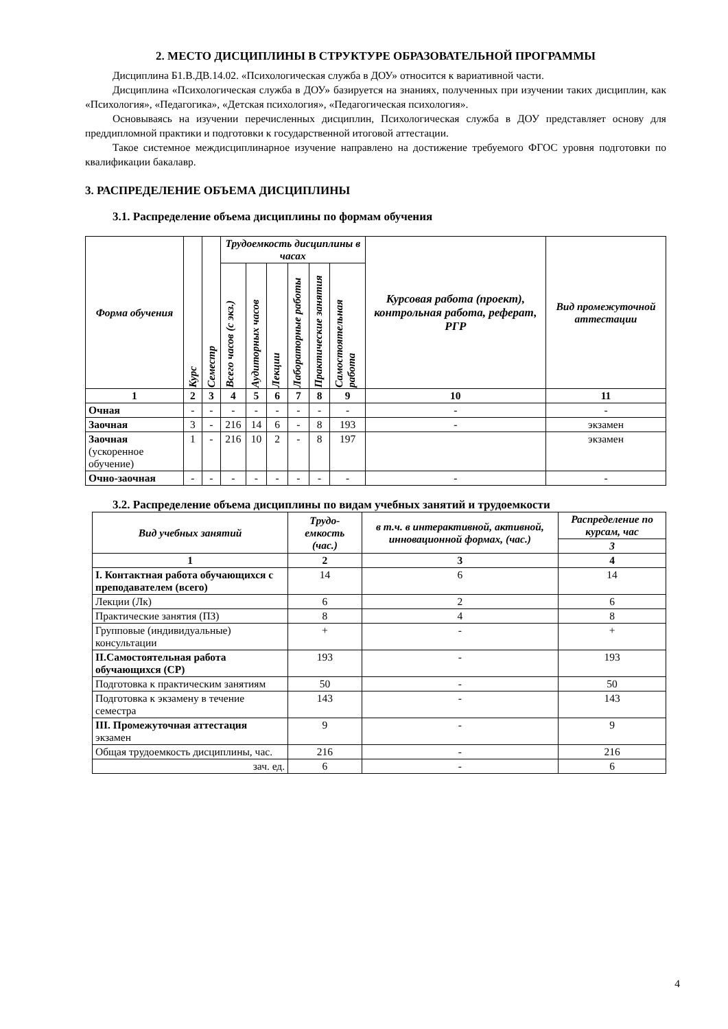2. МЕСТО ДИСЦИПЛИНЫ В СТРУКТУРЕ ОБРАЗОВАТЕЛЬНОЙ ПРОГРАММЫ
Дисциплина Б1.В.ДВ.14.02. «Психологическая служба в ДОУ» относится к вариативной части.
Дисциплина «Психологическая служба в ДОУ» базируется на знаниях, полученных при изучении таких дисциплин, как «Психология», «Педагогика», «Детская психология», «Педагогическая психология».
Основываясь на изучении перечисленных дисциплин, Психологическая служба в ДОУ представляет основу для преддипломной практики и подготовки к государственной итоговой аттестации.
Такое системное междисциплинарное изучение направлено на достижение требуемого ФГОС уровня подготовки по квалификации бакалавр.
3. РАСПРЕДЕЛЕНИЕ ОБЪЕМА ДИСЦИПЛИНЫ
3.1. Распределение объема дисциплины по формам обучения
| Форма обучения | Курс | Семестр | Трудоемкость дисциплины в часах | | | | | | Курсовая работа (проект), контрольная работа, реферат, РГР | Вид промежуточной аттестации |
| --- | --- | --- | --- | --- | --- | --- | --- | --- | --- | --- |
| | | | Всего часов (с экз.) | Аудиторных часов | Лекции | Лабораторные работы | Практические занятия | Самостоятельная работа | | |
| 1 | 2 | 3 | 4 | 5 | 6 | 7 | 8 | 9 | 10 | 11 |
| Очная | - | - | - | - | - | - | - | - | - | - |
| Заочная | 3 | - | 216 | 14 | 6 | - | 8 | 193 | - | экзамен |
| Заочная (ускоренное обучение) | 1 | - | 216 | 10 | 2 | - | 8 | 197 | | экзамен |
| Очно-заочная | - | - | - | - | - | - | - | - | - | - |
3.2. Распределение объема дисциплины по видам учебных занятий и трудоемкости
| Вид учебных занятий | Трудо-емкость (час.) | в т.ч. в интерактивной, активной, инновационной формах, (час.) | Распределение по курсам, час |
| --- | --- | --- | --- |
| | | | 3 |
| 1 | 2 | 3 | 4 |
| I. Контактная работа обучающихся с преподавателем (всего) | 14 | 6 | 14 |
| Лекции (Лк) | 6 | 2 | 6 |
| Практические занятия (ПЗ) | 8 | 4 | 8 |
| Групповые (индивидуальные) консультации | + | - | + |
| II.Самостоятельная работа обучающихся (СР) | 193 | - | 193 |
| Подготовка к практическим занятиям | 50 | - | 50 |
| Подготовка к экзамену в течение семестра | 143 | - | 143 |
| III. Промежуточная аттестация экзамен | 9 | - | 9 |
| Общая трудоемкость дисциплины, час. | 216 | - | 216 |
| зач. ед. | 6 | - | 6 |
4